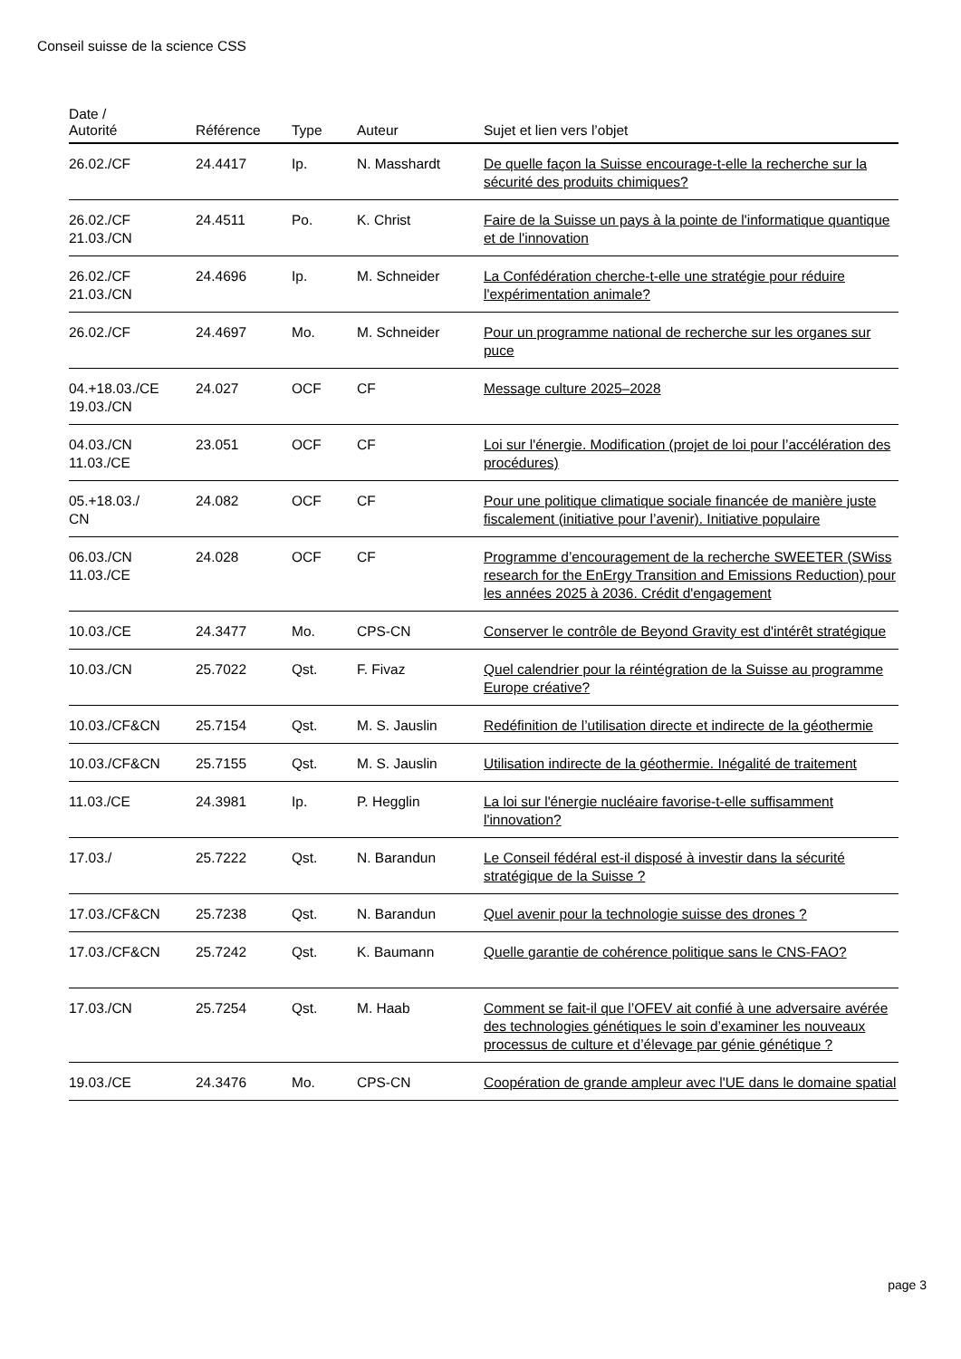Conseil suisse de la science CSS
| Date / Autorité | Référence | Type | Auteur | Sujet et lien vers l’objet |
| --- | --- | --- | --- | --- |
| 26.02./CF | 24.4417 | Ip. | N. Masshardt | De quelle façon la Suisse encourage-t-elle la recherche sur la sécurité des produits chimiques? |
| 26.02./CF 21.03./CN | 24.4511 | Po. | K. Christ | Faire de la Suisse un pays à la pointe de l'informatique quantique et de l'innovation |
| 26.02./CF 21.03./CN | 24.4696 | Ip. | M. Schneider | La Confédération cherche-t-elle une stratégie pour réduire l'expérimentation animale? |
| 26.02./CF | 24.4697 | Mo. | M. Schneider | Pour un programme national de recherche sur les organes sur puce |
| 04.+18.03./CE 19.03./CN | 24.027 | OCF | CF | Message culture 2025–2028 |
| 04.03./CN 11.03./CE | 23.051 | OCF | CF | Loi sur l'énergie. Modification (projet de loi pour l’accélération des procédures) |
| 05.+18.03./ CN | 24.082 | OCF | CF | Pour une politique climatique sociale financée de manière juste fiscalement (initiative pour l’avenir). Initiative populaire |
| 06.03./CN 11.03./CE | 24.028 | OCF | CF | Programme d’encouragement de la recherche SWEETER (SWiss research for the EnErgy Transition and Emissions Reduction) pour les années 2025 à 2036. Crédit d'engagement |
| 10.03./CE | 24.3477 | Mo. | CPS-CN | Conserver le contrôle de Beyond Gravity est d'intérêt stratégique |
| 10.03./CN | 25.7022 | Qst. | F. Fivaz | Quel calendrier pour la réintégration de la Suisse au programme Europe créative? |
| 10.03./CF&CN | 25.7154 | Qst. | M. S. Jauslin | Redéfinition de l’utilisation directe et indirecte de la géothermie |
| 10.03./CF&CN | 25.7155 | Qst. | M. S. Jauslin | Utilisation indirecte de la géothermie. Inégalité de traitement |
| 11.03./CE | 24.3981 | Ip. | P. Hegglin | La loi sur l'énergie nucléaire favorise-t-elle suffisamment l'innovation? |
| 17.03./ | 25.7222 | Qst. | N. Barandun | Le Conseil fédéral est-il disposé à investir dans la sécurité stratégique de la Suisse ? |
| 17.03./CF&CN | 25.7238 | Qst. | N. Barandun | Quel avenir pour la technologie suisse des drones ? |
| 17.03./CF&CN | 25.7242 | Qst. | K. Baumann | Quelle garantie de cohérence politique sans le CNS-FAO? |
| 17.03./CN | 25.7254 | Qst. | M. Haab | Comment se fait-il que l’OFEV ait confié à une adversaire avérée des technologies génétiques le soin d’examiner les nouveaux processus de culture et d’élevage par génie génétique ? |
| 19.03./CE | 24.3476 | Mo. | CPS-CN | Coopération de grande ampleur avec l'UE dans le domaine spatial |
page 3